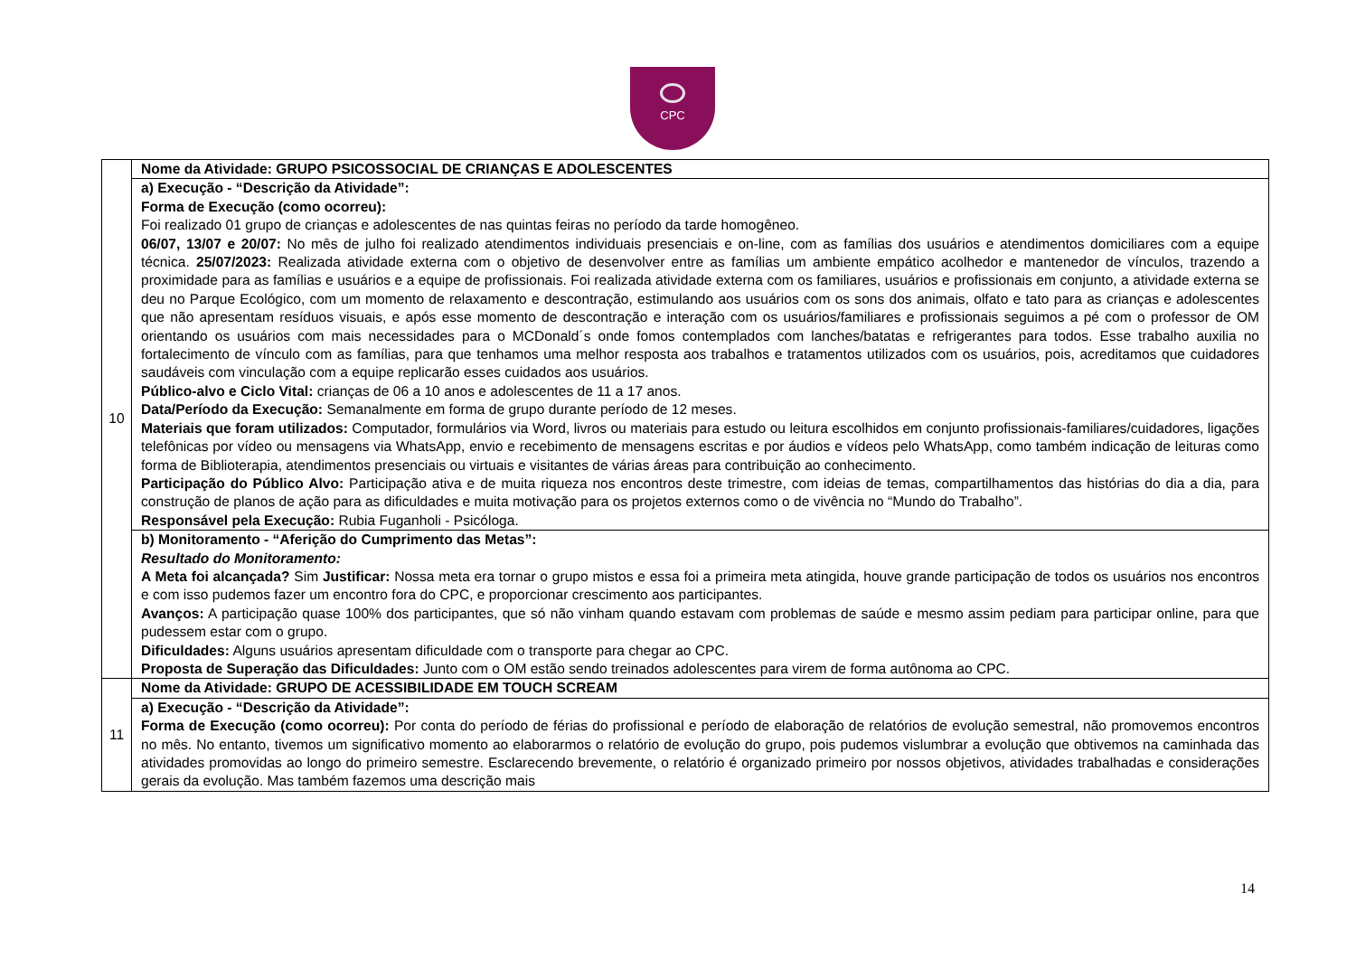CPC
| 10 | Nome da Atividade: GRUPO PSICOSSOCIAL DE CRIANÇAS E ADOLESCENTES |
| | a) Execução - “Descrição da Atividade”: Forma de Execução (como ocorreu): Foi realizado 01 grupo de crianças e adolescentes de nas quintas feiras no período da tarde homogêneo. 06/07, 13/07 e 20/07: No mês de julho foi realizado atendimentos individuais presenciais e on-line, com as famílias dos usuários e atendimentos domiciliares com a equipe técnica. 25/07/2023: Realizada atividade externa com o objetivo de desenvolver entre as famílias um ambiente empático acolhedor e mantenedor de vínculos, trazendo a proximidade para as famílias e usuários e a equipe de profissionais. Foi realizada atividade externa com os familiares, usuários e profissionais em conjunto, a atividade externa se deu no Parque Ecológico, com um momento de relaxamento e descontração, estimulando aos usuários com os sons dos animais, olfato e tato para as crianças e adolescentes que não apresentam resíduos visuais, e após esse momento de descontração e interação com os usuários/familiares e profissionais seguimos a pé com o professor de OM orientando os usuários com mais necessidades para o MCDonald´s onde fomos contemplados com lanches/batatas e refrigerantes para todos. Esse trabalho auxilia no fortalecimento de vínculo com as famílias, para que tenhamos uma melhor resposta aos trabalhos e tratamentos utilizados com os usuários, pois, acreditamos que cuidadores saudáveis com vinculação com a equipe replicarão esses cuidados aos usuários. Público-alvo e Ciclo Vital: crianças de 06 a 10 anos e adolescentes de 11 a 17 anos. Data/Período da Execução: Semanalmente em forma de grupo durante período de 12 meses. Materiais que foram utilizados: Computador, formulários via Word, livros ou materiais para estudo ou leitura escolhidos em conjunto profissionais-familiares/cuidadores, ligações telefônicas por vídeo ou mensagens via WhatsApp, envio e recebimento de mensagens escritas e por áudios e vídeos pelo WhatsApp, como também indicação de leituras como forma de Biblioterapia, atendimentos presenciais ou virtuais e visitantes de várias áreas para contribuição ao conhecimento. Participação do Público Alvo: Participação ativa e de muita riqueza nos encontros deste trimestre, com ideias de temas, compartilhamentos das histórias do dia a dia, para construção de planos de ação para as dificuldades e muita motivação para os projetos externos como o de vivência no “Mundo do Trabalho”. Responsável pela Execução: Rubia Fuganholi - Psicóloga. |
| | b) Monitoramento - “Aferição do Cumprimento das Metas”: Resultado do Monitoramento: A Meta foi alcançada? Sim Justificar: Nossa meta era tornar o grupo mistos e essa foi a primeira meta atingida, houve grande participação de todos os usuários nos encontros e com isso pudemos fazer um encontro fora do CPC, e proporcionar crescimento aos participantes. Avanços: A participação quase 100% dos participantes, que só não vinham quando estavam com problemas de saúde e mesmo assim pediam para participar online, para que pudessem estar com o grupo. Dificuldades: Alguns usuários apresentam dificuldade com o transporte para chegar ao CPC. Proposta de Superação das Dificuldades: Junto com o OM estão sendo treinados adolescentes para virem de forma autônoma ao CPC. |
| 11 | Nome da Atividade: GRUPO DE ACESSIBILIDADE EM TOUCH SCREAM |
| | a) Execução - “Descrição da Atividade”: Forma de Execução (como ocorreu): Por conta do período de férias do profissional e período de elaboração de relatórios de evolução semestral, não promovemos encontros no mês. No entanto, tivemos um significativo momento ao elaborarmos o relatório de evolução do grupo, pois pudemos vislumbrar a evolução que obtivemos na caminhada das atividades promovidas ao longo do primeiro semestre. Esclarecendo brevemente, o relatório é organizado primeiro por nossos objetivos, atividades trabalhadas e considerações gerais da evolução. Mas também fazemos uma descrição mais |
14